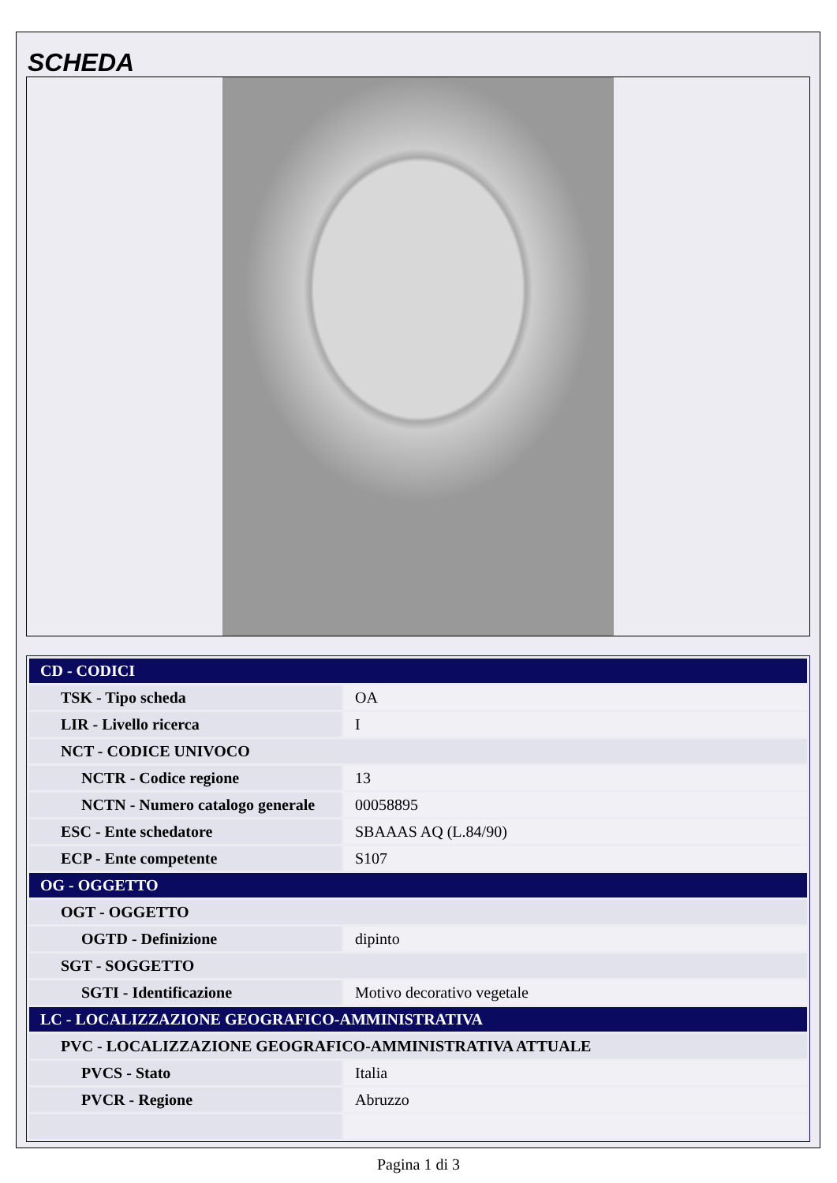SCHEDA
| CD - CODICI | |
| TSK - Tipo scheda | OA |
| LIR - Livello ricerca | I |
| NCT - CODICE UNIVOCO | |
| NCTR - Codice regione | 13 |
| NCTN - Numero catalogo generale | 00058895 |
| ESC - Ente schedatore | SBAAAS AQ (L.84/90) |
| ECP - Ente competente | S107 |
| OG - OGGETTO | |
| OGT - OGGETTO | |
| OGTD - Definizione | dipinto |
| SGT - SOGGETTO | |
| SGTI - Identificazione | Motivo decorativo vegetale |
| LC - LOCALIZZAZIONE GEOGRAFICO-AMMINISTRATIVA | |
| PVC - LOCALIZZAZIONE GEOGRAFICO-AMMINISTRATIVA ATTUALE | |
| PVCS - Stato | Italia |
| PVCR - Regione | Abruzzo |
Pagina 1 di 3